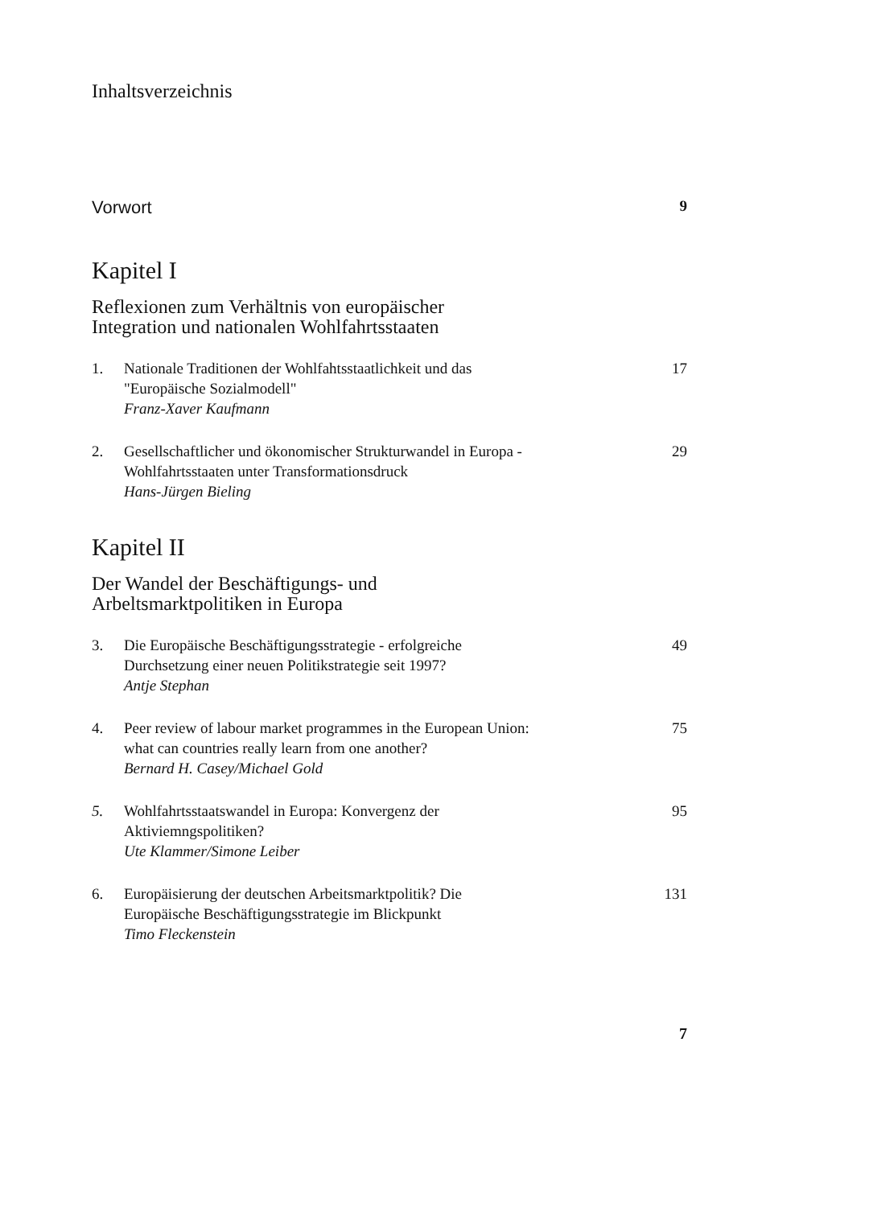Inhaltsverzeichnis
Vorwort 9
Kapitel I
Reflexionen zum Verhältnis von europäischer
Integration und nationalen Wohlfahrtsstaaten
1. Nationale Traditionen der Wohlfahtsstaatlichkeit und das
"Europäische Sozialmodell"
Franz-Xaver Kaufmann 17
2. Gesellschaftlicher und ökonomischer Strukturwandel in Europa -
Wohlfahrtsstaaten unter Transformationsdruck
Hans-Jürgen Bieling 29
Kapitel II
Der Wandel der Beschäftigungs- und
Arbeltsmarktpolitiken in Europa
3. Die Europäische Beschäftigungsstrategie - erfolgreiche
Durchsetzung einer neuen Politikstrategie seit 1997?
Antje Stephan 49
4. Peer review of labour market programmes in the European Union:
what can countries really learn from one another?
Bernard H. Casey/Michael Gold 75
5. Wohlfahrtsstaatswandel in Europa: Konvergenz der
Aktiviemngspolitiken?
Ute Klammer/Simone Leiber 95
6. Europäisierung der deutschen Arbeitsmarktpolitik? Die
Europäische Beschäftigungsstrategie im Blickpunkt
Timo Fleckenstein 131
7